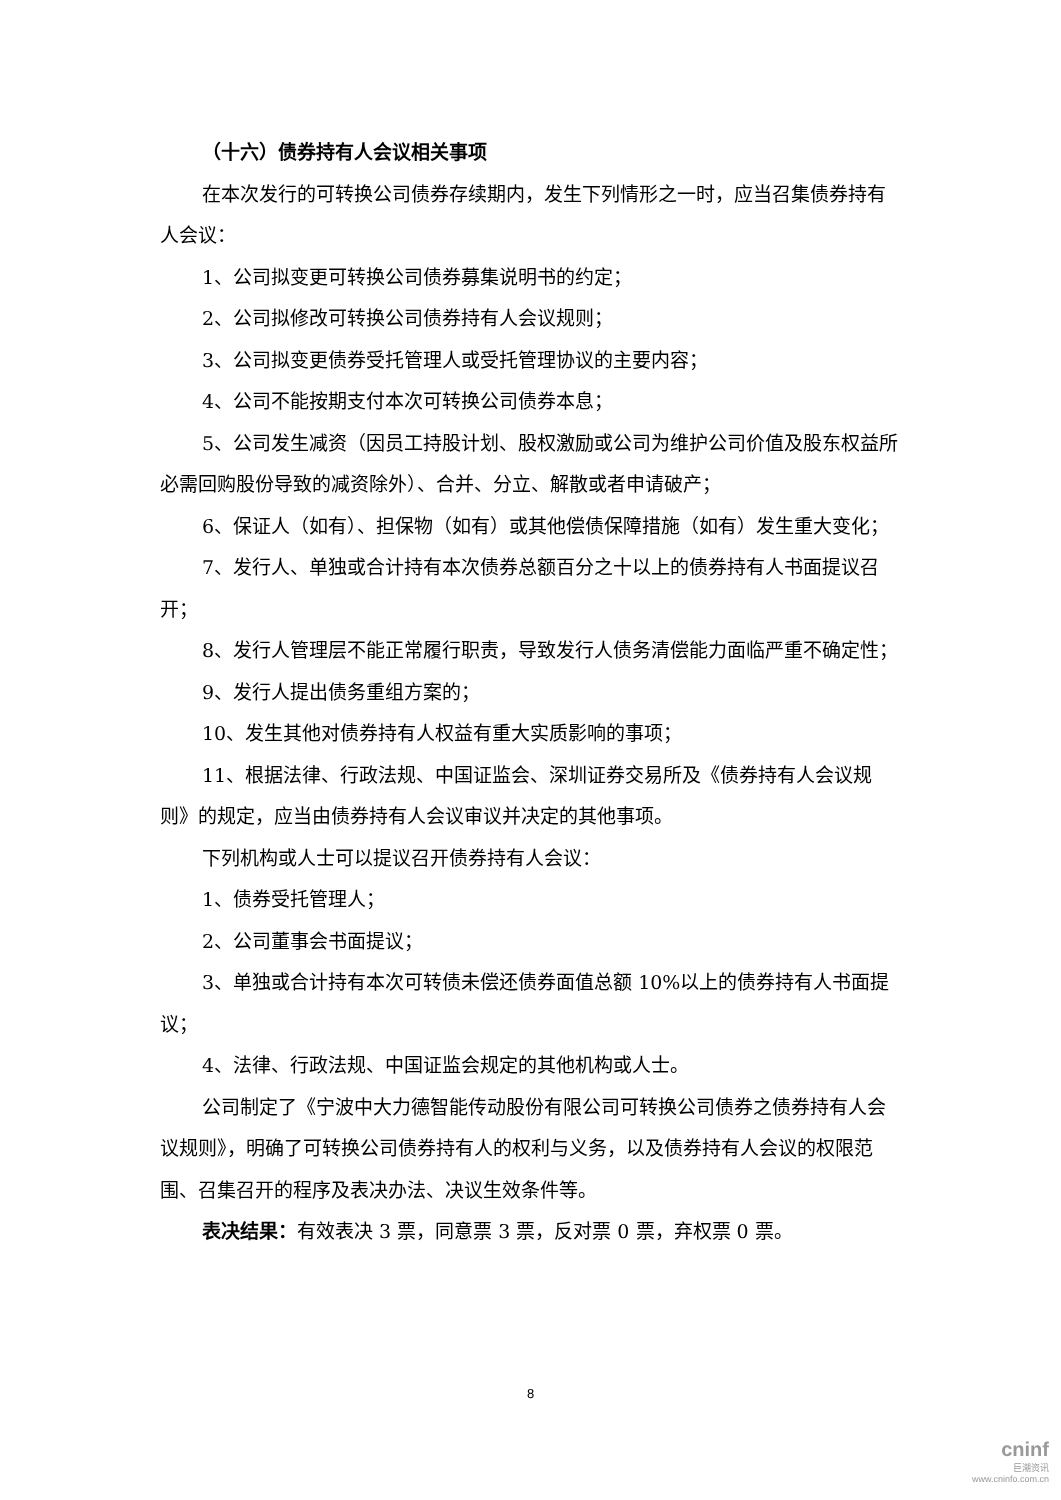（十六）债券持有人会议相关事项
在本次发行的可转换公司债券存续期内，发生下列情形之一时，应当召集债券持有人会议：
1、公司拟变更可转换公司债券募集说明书的约定；
2、公司拟修改可转换公司债券持有人会议规则；
3、公司拟变更债券受托管理人或受托管理协议的主要内容；
4、公司不能按期支付本次可转换公司债券本息；
5、公司发生减资（因员工持股计划、股权激励或公司为维护公司价值及股东权益所必需回购股份导致的减资除外）、合并、分立、解散或者申请破产；
6、保证人（如有）、担保物（如有）或其他偿债保障措施（如有）发生重大变化；
7、发行人、单独或合计持有本次债券总额百分之十以上的债券持有人书面提议召开；
8、发行人管理层不能正常履行职责，导致发行人债务清偿能力面临严重不确定性；
9、发行人提出债务重组方案的；
10、发生其他对债券持有人权益有重大实质影响的事项；
11、根据法律、行政法规、中国证监会、深圳证券交易所及《债券持有人会议规则》的规定，应当由债券持有人会议审议并决定的其他事项。
下列机构或人士可以提议召开债券持有人会议：
1、债券受托管理人；
2、公司董事会书面提议；
3、单独或合计持有本次可转债未偿还债券面值总额 10%以上的债券持有人书面提议；
4、法律、行政法规、中国证监会规定的其他机构或人士。
公司制定了《宁波中大力德智能传动股份有限公司可转换公司债券之债券持有人会议规则》，明确了可转换公司债券持有人的权利与义务，以及债券持有人会议的权限范围、召集召开的程序及表决办法、决议生效条件等。
表决结果：有效表决 3 票，同意票 3 票，反对票 0 票，弃权票 0 票。
8
cninf
巨潮资讯
www.cninfo.com.cn